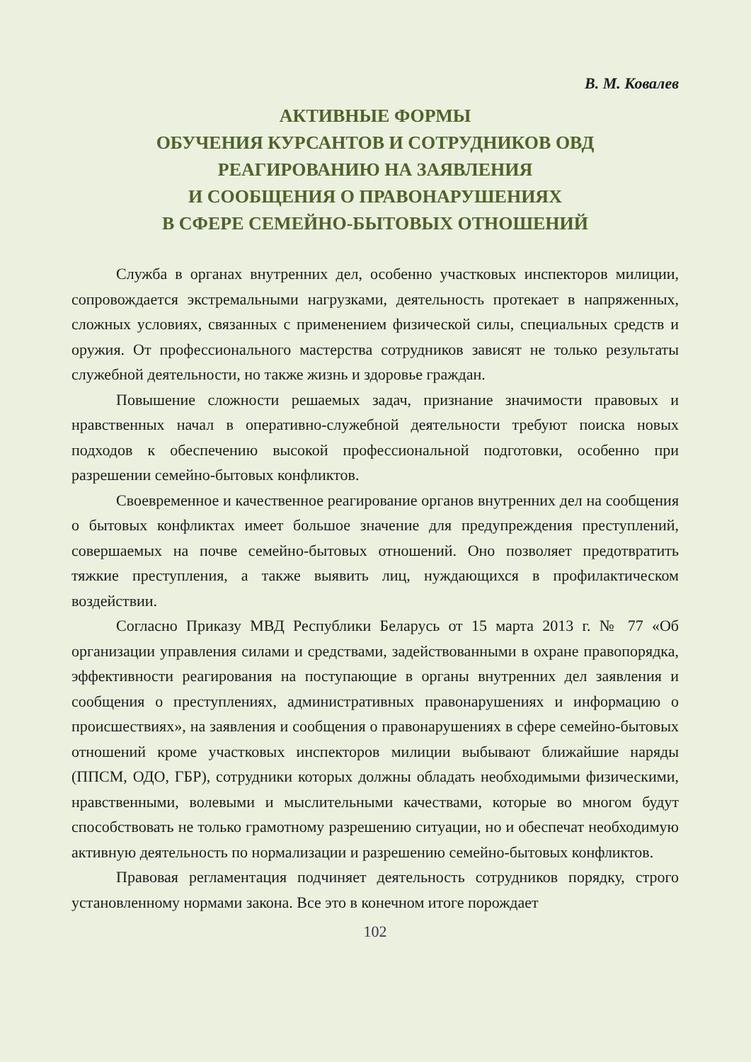В. М. Ковалев
АКТИВНЫЕ ФОРМЫ
ОБУЧЕНИЯ КУРСАНТОВ И СОТРУДНИКОВ ОВД
РЕАГИРОВАНИЮ НА ЗАЯВЛЕНИЯ
И СООБЩЕНИЯ О ПРАВОНАРУШЕНИЯХ
В СФЕРЕ СЕМЕЙНО-БЫТОВЫХ ОТНОШЕНИЙ
Служба в органах внутренних дел, особенно участковых инспекторов милиции, сопровождается экстремальными нагрузками, деятельность протекает в напряженных, сложных условиях, связанных с применением физической силы, специальных средств и оружия. От профессионального мастерства сотрудников зависят не только результаты служебной деятельности, но также жизнь и здоровье граждан.
Повышение сложности решаемых задач, признание значимости правовых и нравственных начал в оперативно-служебной деятельности требуют поиска новых подходов к обеспечению высокой профессиональной подготовки, особенно при разрешении семейно-бытовых конфликтов.
Своевременное и качественное реагирование органов внутренних дел на сообщения о бытовых конфликтах имеет большое значение для предупреждения преступлений, совершаемых на почве семейно-бытовых отношений. Оно позволяет предотвратить тяжкие преступления, а также выявить лиц, нуждающихся в профилактическом воздействии.
Согласно Приказу МВД Республики Беларусь от 15 марта 2013 г. № 77 «Об организации управления силами и средствами, задействованными в охране правопорядка, эффективности реагирования на поступающие в органы внутренних дел заявления и сообщения о преступлениях, административных правонарушениях и информацию о происшествиях», на заявления и сообщения о правонарушениях в сфере семейно-бытовых отношений кроме участковых инспекторов милиции выбывают ближайшие наряды (ППСМ, ОДО, ГБР), сотрудники которых должны обладать необходимыми физическими, нравственными, волевыми и мыслительными качествами, которые во многом будут способствовать не только грамотному разрешению ситуации, но и обеспечат необходимую активную деятельность по нормализации и разрешению семейно-бытовых конфликтов.
Правовая регламентация подчиняет деятельность сотрудников порядку, строго установленному нормами закона. Все это в конечном итоге порождает
102